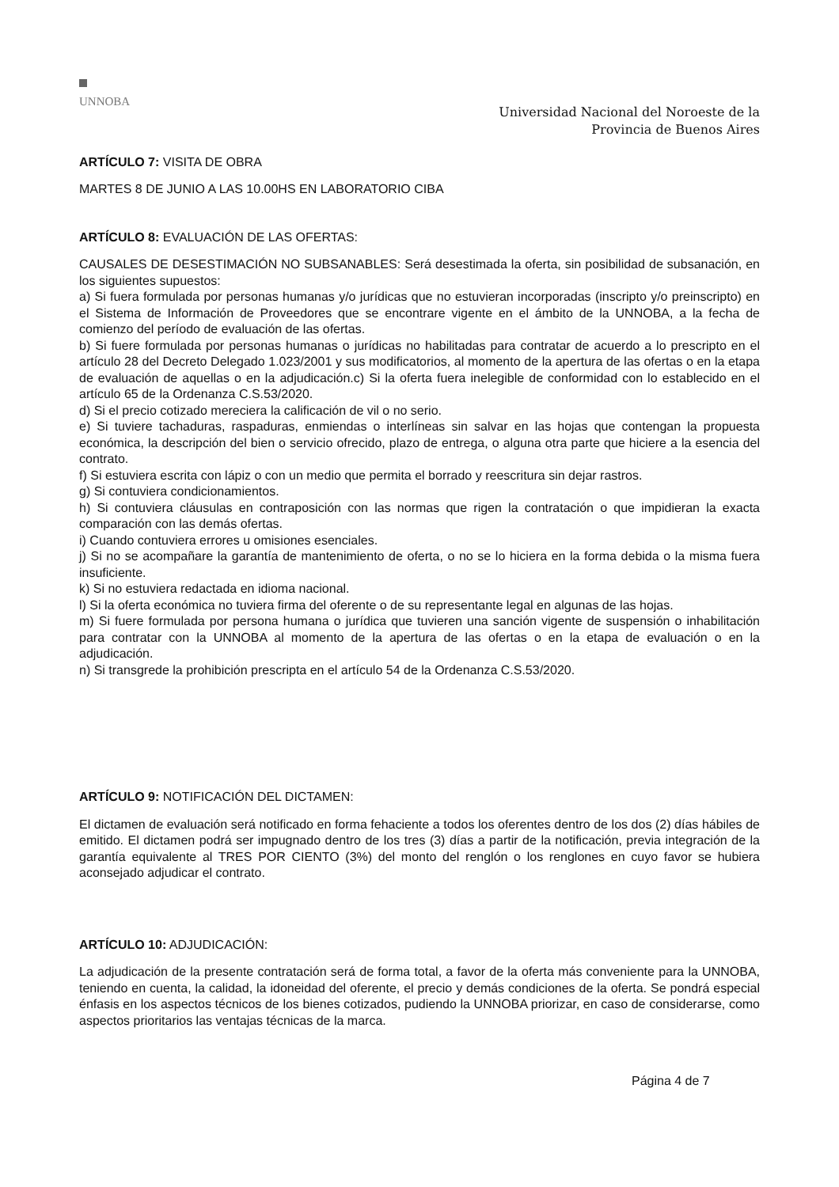UNNOBA
Universidad Nacional del Noroeste de la
Provincia de Buenos Aires
ARTÍCULO 7: VISITA DE OBRA
MARTES 8 DE JUNIO A LAS 10.00HS EN LABORATORIO CIBA
ARTÍCULO 8: EVALUACIÓN DE LAS OFERTAS:
CAUSALES DE DESESTIMACIÓN NO SUBSANABLES: Será desestimada la oferta, sin posibilidad de subsanación, en los siguientes supuestos:
a) Si fuera formulada por personas humanas y/o jurídicas que no estuvieran incorporadas (inscripto y/o preinscripto) en el Sistema de Información de Proveedores que se encontrare vigente en el ámbito de la UNNOBA, a la fecha de comienzo del período de evaluación de las ofertas.
b) Si fuere formulada por personas humanas o jurídicas no habilitadas para contratar de acuerdo a lo prescripto en el artículo 28 del Decreto Delegado 1.023/2001 y sus modificatorios, al momento de la apertura de las ofertas o en la etapa de evaluación de aquellas o en la adjudicación.c) Si la oferta fuera inelegible de conformidad con lo establecido en el artículo 65 de la Ordenanza C.S.53/2020.
d) Si el precio cotizado mereciera la calificación de vil o no serio.
e) Si tuviere tachaduras, raspaduras, enmiendas o interlíneas sin salvar en las hojas que contengan la propuesta económica, la descripción del bien o servicio ofrecido, plazo de entrega, o alguna otra parte que hiciere a la esencia del contrato.
f) Si estuviera escrita con lápiz o con un medio que permita el borrado y reescritura sin dejar rastros.
g) Si contuviera condicionamientos.
h) Si contuviera cláusulas en contraposición con las normas que rigen la contratación o que impidieran la exacta comparación con las demás ofertas.
i) Cuando contuviera errores u omisiones esenciales.
j) Si no se acompañare la garantía de mantenimiento de oferta, o no se lo hiciera en la forma debida o la misma fuera insuficiente.
k) Si no estuviera redactada en idioma nacional.
l) Si la oferta económica no tuviera firma del oferente o de su representante legal en algunas de las hojas.
m) Si fuere formulada por persona humana o jurídica que tuvieren una sanción vigente de suspensión o inhabilitación para contratar con la UNNOBA al momento de la apertura de las ofertas o en la etapa de evaluación o en la adjudicación.
n) Si transgrede la prohibición prescripta en el artículo 54 de la Ordenanza C.S.53/2020.
ARTÍCULO 9: NOTIFICACIÓN DEL DICTAMEN:
El dictamen de evaluación será notificado en forma fehaciente a todos los oferentes dentro de los dos (2) días hábiles de emitido. El dictamen podrá ser impugnado dentro de los tres (3) días a partir de la notificación, previa integración de la garantía equivalente al TRES POR CIENTO (3%) del monto del renglón o los renglones en cuyo favor se hubiera aconsejado adjudicar el contrato.
ARTÍCULO 10: ADJUDICACIÓN:
La adjudicación de la presente contratación será de forma total, a favor de la oferta más conveniente para la UNNOBA, teniendo en cuenta, la calidad, la idoneidad del oferente, el precio y demás condiciones de la oferta. Se pondrá especial énfasis en los aspectos técnicos de los bienes cotizados, pudiendo la UNNOBA priorizar, en caso de considerarse, como aspectos prioritarios las ventajas técnicas de la marca.
Página 4 de 7